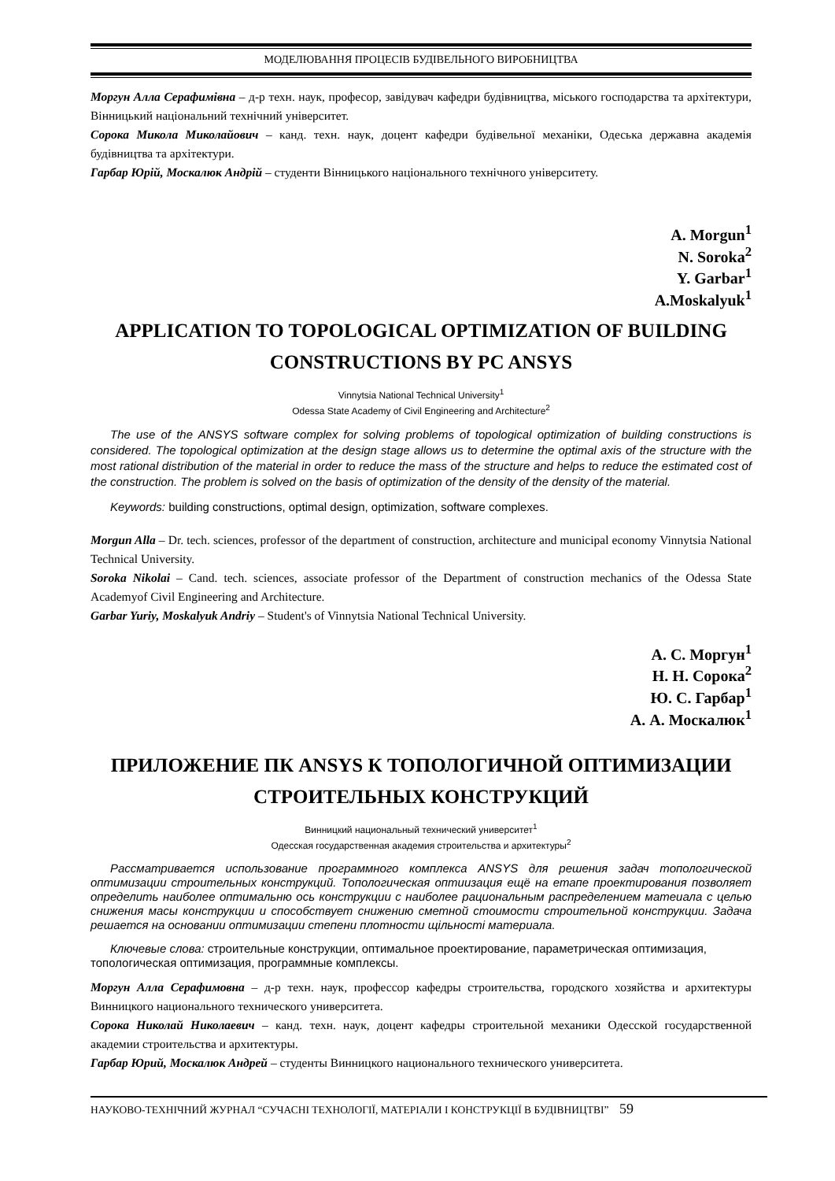МОДЕЛЮВАННЯ ПРОЦЕСІВ БУДІВЕЛЬНОГО ВИРОБНИЦТВА
Моргун Алла Серафимівна – д-р техн. наук, професор, завідувач кафедри будівництва, міського господарства та архітектури, Вінницький національний технічний університет.
Сорока Микола Миколайович – канд. техн. наук, доцент кафедри будівельної механіки, Одеська державна академія будівництва та архітектури.
Гарбар Юрій, Москалюк Андрій – студенти Вінницького національного технічного університету.
A. Morgun<sup>1</sup>
N. Soroka<sup>2</sup>
Y. Garbar<sup>1</sup>
A.Moskalyuk<sup>1</sup>
APPLICATION TO TOPOLOGICAL OPTIMIZATION OF BUILDING CONSTRUCTIONS BY PC ANSYS
Vinnytsia National Technical University<sup>1</sup>
Odessa State Academy of Civil Engineering and Architecture<sup>2</sup>
The use of the ANSYS software complex for solving problems of topological optimization of building constructions is considered. The topological optimization at the design stage allows us to determine the optimal axis of the structure with the most rational distribution of the material in order to reduce the mass of the structure and helps to reduce the estimated cost of the construction. The problem is solved on the basis of optimization of the density of the density of the material.
Keywords: building constructions, optimal design, optimization, software complexes.
Morgun Alla – Dr. tech. sciences, professor of the department of construction, architecture and municipal economy Vinnytsia National Technical University.
Soroka Nikolai – Cand. tech. sciences, associate professor of the Department of construction mechanics of the Odessa State Academyof Civil Engineering and Architecture.
Garbar Yuriy, Moskalyuk Andriy – Student's of Vinnytsia National Technical University.
А. С. Моргун<sup>1</sup>
Н. Н. Сорока<sup>2</sup>
Ю. С. Гарбар<sup>1</sup>
А. А. Москалюк<sup>1</sup>
ПРИЛОЖЕНИЕ ПК ANSYS К ТОПОЛОГИЧНОЙ ОПТИМИЗАЦИИ СТРОИТЕЛЬНЫХ КОНСТРУКЦИЙ
Винницкий национальный технический университет<sup>1</sup>
Одесская государственная академия строительства и архитектуры<sup>2</sup>
Рассматривается использование программного комплекса ANSYS для решения задач топологической оптимизации строительных конструкций. Топологическая оптиизация ещё на етапе проектирования позволяет определить наиболее оптимальню ось конструкции с наиболее рациональным распределением матеиала с целью снижения масы конструкции и способствует снижению сметной стоимости строительной конструкции. Задача решается на основании оптимизации степени плотности щільності материала.
Ключевые слова: строительные конструкции, оптимальное проектирование, параметрическая оптимизация, топологическая оптимизация, программные комплексы.
Моргун Алла Серафимовна – д-р техн. наук, профессор кафедры строительства, городского хозяйства и архитектуры Винницкого национального технического университета.
Сорока Николай Николаевич – канд. техн. наук, доцент кафедры строительной механики Одесской государственной академии строительства и архитектуры.
Гарбар Юрий, Москалюк Андрей – студенты Винницкого национального технического университета.
НАУКОВО-ТЕХНІЧНИЙ ЖУРНАЛ “СУЧАСНІ ТЕХНОЛОГІЇ, МАТЕРІАЛИ І КОНСТРУКЦІЇ В БУДІВНИЦТВІ” 59